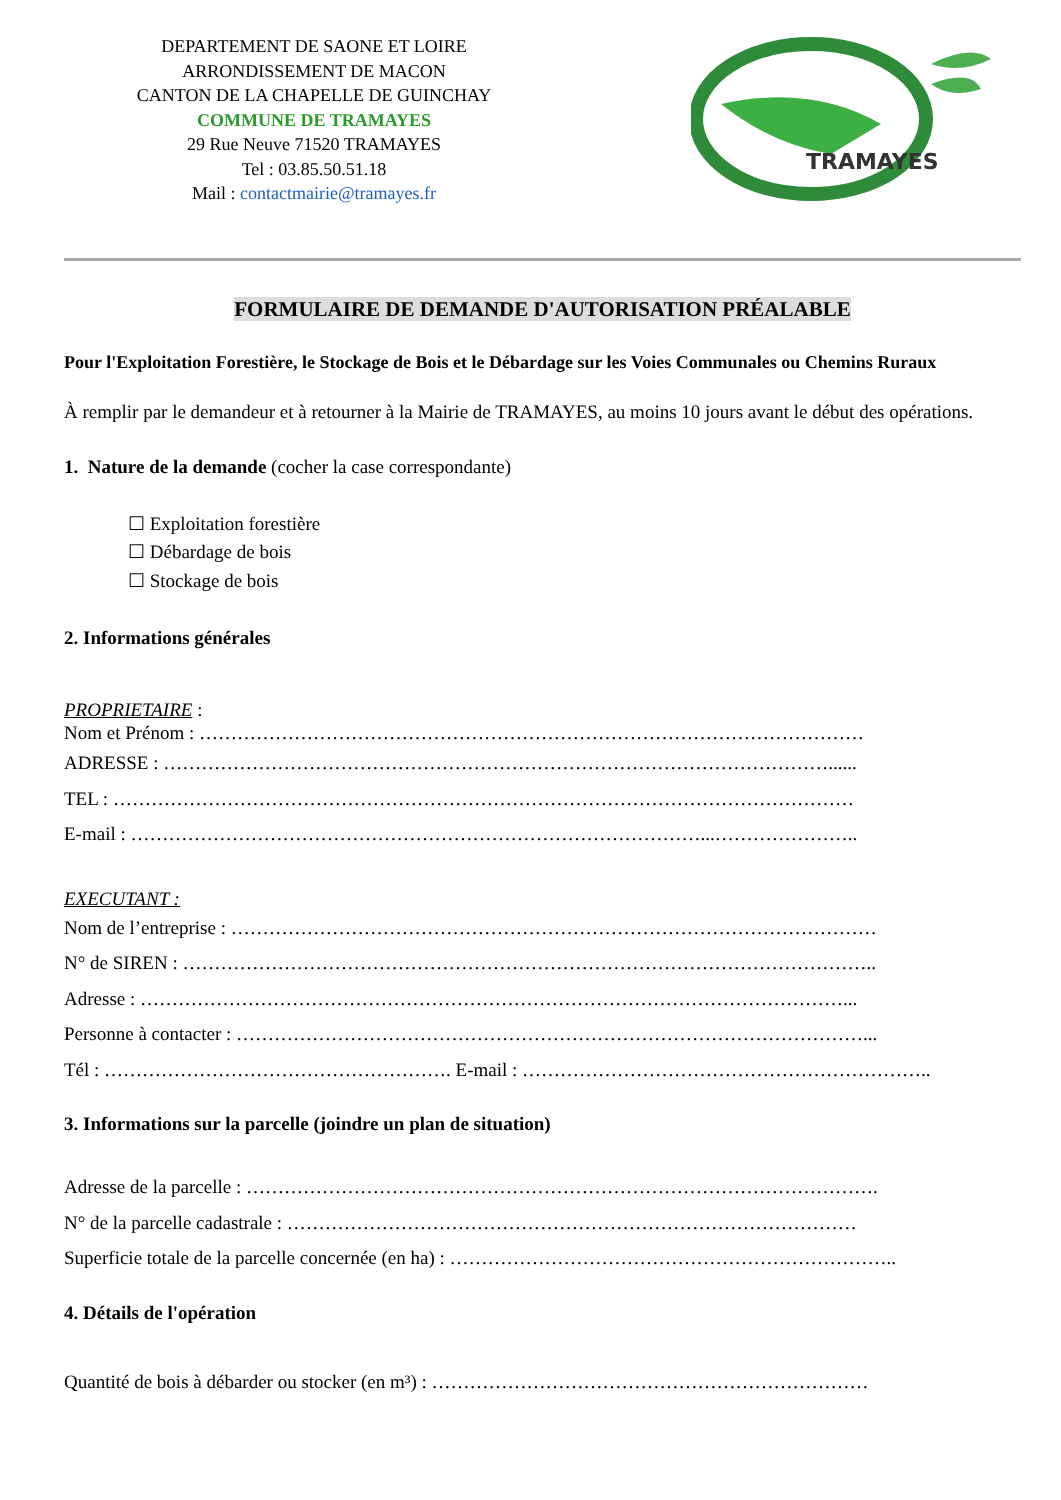DEPARTEMENT DE SAONE ET LOIRE
ARRONDISSEMENT DE MACON
CANTON DE LA CHAPELLE DE GUINCHAY
COMMUNE DE TRAMAYES
29 Rue Neuve 71520 TRAMAYES
Tel : 03.85.50.51.18
Mail : contactmairie@tramayes.fr
TRAMAYES
FORMULAIRE DE DEMANDE D'AUTORISATION PRÉALABLE
Pour l'Exploitation Forestière, le Stockage de Bois et le Débardage sur les Voies Communales ou Chemins Ruraux
À remplir par le demandeur et à retourner à la Mairie de TRAMAYES, au moins 10 jours avant le début des opérations.
1. Nature de la demande (cocher la case correspondante)
☐ Exploitation forestière
☐ Débardage de bois
☐ Stockage de bois
2. Informations générales
PROPRIETAIRE :
Nom et Prénom : ……………………………………………………………………………………………
ADRESSE : ……………………………………………………………………………………………......
TEL : ………………………………………………………………………………………………………
E-mail : ………………………………………………………………………………...…………………..
EXECUTANT :
Nom de l’entreprise : …………………………………………………………………………………………
N° de SIREN : ………………………………………………………………………………………………..
Adresse : …………………………………………………………………………………………………...
Personne à contacter : ………………………………………………………………………………………...
Tél : ………………………………………………. E-mail : ………………………………………………………..
3. Informations sur la parcelle (joindre un plan de situation)
Adresse de la parcelle : ……………………………………………………………………………………….
N° de la parcelle cadastrale : ………………………………………………………………………………
Superficie totale de la parcelle concernée (en ha) : ……………………………………………………………..
4. Détails de l'opération
Quantité de bois à débarder ou stocker (en m³) : ……………………………………………………………